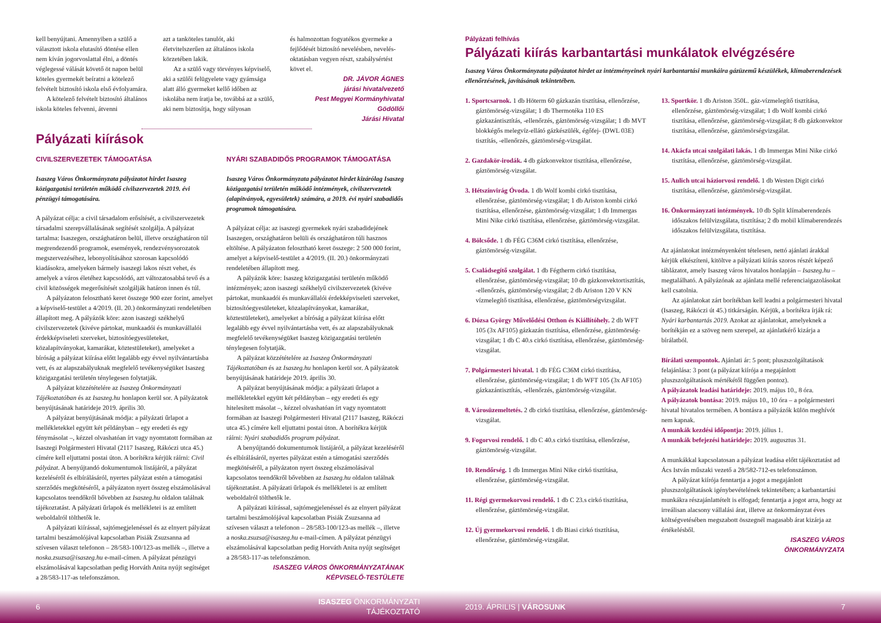kell benyújtani. Amennyiben a szülő a választott iskola elutasító döntése ellen nem kíván jogorvoslattal élni, a döntés véglegessé válását követő öt napon belül köteles gyermekét beíratni a kötelező felvételt biztosító iskola első évfolyamára.
A kötelező felvételt biztosító általános iskola köteles felvenni, átvenni
azt a tanköteles tanulót, aki életvitelszerűen az általános iskola körzetében lakik.
Az a szülő vagy törvényes képviselő, aki a szülői felügyelete vagy gyámsága alatt álló gyermeket kellő időben az iskolába nem íratja be, továbbá az a szülő, aki nem biztosítja, hogy súlyosan
és halmozottan fogyatékos gyermeke a fejlődését biztosító nevelésben, nevelés-oktatásban vegyen részt, szabálysértést követ el.
DR. JÁVOR ÁGNES
járási hivatalvezető
Pest Megyei Kormányhivatal Gödöllői
Járási Hivatal
Pályázati kiírások
CIVILSZERVEZETEK TÁMOGATÁSA
Isaszeg Város Önkormányzata pályázatot hirdet Isaszeg közigazgatási területén működő civilszervezetek 2019. évi pénzügyi támogatására.
A pályázat célja: a civil társadalom erősítését, a civilszervezetek társadalmi szerepvállalásának segítését szolgálja. A pályázat tartalma: Isaszegen, országhatáron belül, illetve országhatáron túl megrendezendő programok, események, rendezvénysorozatok megszervezéséhez, lebonyolításához szorosan kapcsolódó kiadásokra, amelyeken bármely isaszegi lakos részt vehet, és amelyek a város életéhez kapcsolódó, azt változatosabbá tevő és a civil közösségek megerősítését szolgálják határon innen és túl.
A pályázaton felosztható keret összege 900 ezer forint, amelyet a képviselő-testület a 4/2019. (II. 20.) önkormányzati rendeletében állapított meg. A pályázók köre: azon isaszegi székhelyű civilszervezetek (kivéve pártokat, munkaadói és munkavállalói érdekképviseleti szerveket, biztosítóegyesületeket, közalapítványokat, kamarákat, köztestületeket), amelyeket a bíróság a pályázat kiírása előtt legalább egy évvel nyilvántartásba vett, és az alapszabályuknak megfelelő tevékenységüket Isaszeg közigazgatási területén ténylegesen folytatják.
A pályázat közzétételére az Isaszeg Önkormányzati Tájékoztatóban és az Isaszeg.hu honlapon kerül sor. A pályázatok benyújtásának határideje 2019. április 30.
A pályázat benyújtásának módja: a pályázati űrlapot a mellékletekkel együtt két példányban – egy eredeti és egy fénymásolat –, kézzel olvashatóan írt vagy nyomtatott formában az Isaszegi Polgármesteri Hivatal (2117 Isaszeg, Rákóczi utca 45.) címére kell eljuttatni postai úton. A borítékra kérjük ráírni: Civil pályázat. A benyújtandó dokumentumok listájáról, a pályázat kezeléséről és elbírálásáról, nyertes pályázat estén a támogatási szerződés megkötéséről, a pályázaton nyert összeg elszámolásával kapcsolatos teendőkről bővebben az Isaszeg.hu oldalon találnak tájékoztatást. A pályázati űrlapok és mellékletei is az említett weboldalról tölthetők le.
A pályázati kiírással, sajtómegjelenéssel és az elnyert pályázat tartalmi beszámolójával kapcsolatban Pisiák Zsuzsanna ad szívesen választ telefonon – 28/583-100/123-as mellék –, illetve a noska.zsuzsa@isaszeg.hu e-mail-címen. A pályázat pénzügyi elszámolásával kapcsolatban pedig Horváth Anita nyújt segítséget a 28/583-117-as telefonszámon.
NYÁRI SZABADIDŐS PROGRAMOK TÁMOGATÁSA
Isaszeg Város Önkormányzata pályázatot hirdet kizárólag Isaszeg közigazgatási területén működő intézmények, civilszervezetek (alapítványok, egyesületek) számára, a 2019. évi nyári szabadidős programok támogatására.
A pályázat célja: az isaszegi gyermekek nyári szabadidejének Isaszegen, országhatáron belüli és országhatáron túli hasznos eltöltése. A pályázaton felosztható keret összege: 2 500 000 forint, amelyet a képviselő-testület a 4/2019. (II. 20.) önkormányzati rendeletében állapított meg.
A pályázók köre: Isaszeg közigazgatási területén működő intézmények; azon isaszegi székhelyű civilszervezetek (kivéve pártokat, munkaadói és munkavállalói érdekképviseleti szerveket, biztosítóegyesületeket, közalapítványokat, kamarákat, köztestületeket), amelyeket a bíróság a pályázat kiírása előtt legalább egy évvel nyilvántartásba vett, és az alapszabályuknak megfelelő tevékenységüket Isaszeg közigazgatási területén ténylegesen folytatják.
A pályázat közzétételére az Isaszeg Önkormányzati Tájékoztatóban és az Isaszeg.hu honlapon kerül sor. A pályázatok benyújtásának határideje 2019. április 30.
A pályázat benyújtásának módja: a pályázati űrlapot a mellékletekkel együtt két példányban – egy eredeti és egy hitelesített másolat –, kézzel olvashatóan írt vagy nyomtatott formában az Isaszegi Polgármesteri Hivatal (2117 Isaszeg, Rákóczi utca 45.) címére kell eljuttatni postai úton. A borítékra kérjük ráírni: Nyári szabadidős program pályázat.
A benyújtandó dokumentumok listájáról, a pályázat kezeléséről és elbírálásáról, nyertes pályázat estén a támogatási szerződés megkötéséről, a pályázaton nyert összeg elszámolásával kapcsolatos teendőkről bővebben az Isaszeg.hu oldalon találnak tájékoztatást. A pályázati űrlapok és mellékletei is az említett weboldalról tölthetők le.
A pályázati kiírással, sajtómegjelenéssel és az elnyert pályázat tartalmi beszámolójával kapcsolatban Pisiák Zsuzsanna ad szívesen választ a telefonon – 28/583-100/123-as mellék –, illetve a noska.zsuzsa@isaszeg.hu e-mail-címen. A pályázat pénzügyi elszámolásával kapcsolatban pedig Horváth Anita nyújt segítséget a 28/583-117-as telefonszámon.
ISASZEG VÁROS ÖNKORMÁNYZATÁNAK
KÉPVISELŐ-TESTÜLETE
Pályázati felhívás
Pályázati kiírás karbantartási munkálatok elvégzésére
Isaszeg Város Önkormányzata pályázatot hirdet az intézményeinek nyári karbantartási munkáira gázüzemű készülékek, klímaberendezések ellenőrzésének, javításának tekintetében.
1. Sportcsarnok. 1 db Höterm 60 gázkazán tisztítása, ellenőrzése, gáztömörség-vizsgálat; 1 db Thermotéka 110 ES gázkazántisztítás, -ellenőrzés, gáztömörség-vizsgálat; 1 db MVT blokkégős melegvíz-ellátó gázkészülék, égőfej- (DWL 03E) tisztítás, -ellenőrzés, gáztömörség-vizsgálat.
2. Gazdakör-irodák. 4 db gázkonvektor tisztítása, ellenőrzése, gáztömörség-vizsgálat.
3. Hétszínvirág Óvoda. 1 db Wolf kombi cirkó tisztítása, ellenőrzése, gáztömörség-vizsgálat; 1 db Ariston kombi cirkó tisztítása, ellenőrzése, gáztömörség-vizsgálat; 1 db Immergas Mini Nike cirkó tisztítása, ellenőrzése, gáztömörség-vizsgálat.
4. Bölcsőde. 1 db FÉG C36M cirkó tisztítása, ellenőrzése, gáztömörség-vizsgálat.
5. Családsegítő szolgálat. 1 db Fégtherm cirkó tisztítása, ellenőrzése, gáztömörség-vizsgálat; 10 db gázkonvektortisztítás, -ellenőrzés, gáztömörség-vizsgálat; 2 db Ariston 120 V KN vízmelegítő tisztítása, ellenőrzése, gáztömörségvizsgálat.
6. Dózsa György Művelődési Otthon és Kiállítóhely. 2 db WFT 105 (3x AF105) gázkazán tisztítása, ellenőrzése, gáztömörség-vizsgálat; 1 db C 40.s cirkó tisztítása, ellenőrzése, gáztömörség-vizsgálat.
7. Polgármesteri hivatal. 1 db FÉG C36M cirkó tisztítása, ellenőrzése, gáztömörség-vizsgálat; 1 db WFT 105 (3x AF105) gázkazántisztítás, -ellenőrzés, gáztömörség-vizsgálat.
8. Városüzemeltetés. 2 db cirkó tisztítása, ellenőrzése, gáztömörség-vizsgálat.
9. Fogorvosi rendelő. 1 db C 40.s cirkó tisztítása, ellenőrzése, gáztömörség-vizsgálat.
10. Rendőrség. 1 db Immergas Mini Nike cirkó tisztítása, ellenőrzése, gáztömörség-vizsgálat.
11. Régi gyermekorvosi rendelő. 1 db C 23.s cirkó tisztítása, ellenőrzése, gáztömörség-vizsgálat.
12. Új gyermekorvosi rendelő. 1 db Biasi cirkó tisztítása, ellenőrzése, gáztömörség-vizsgálat.
13. Sportkör. 1 db Ariston 350L. gáz-vízmelegítő tisztítása, ellenőrzése, gáztömörség-vizsgálat; 1 db Wolf kombi cirkó tisztítása, ellenőrzése, gáztömörség-vizsgálat; 8 db gázkonvektor tisztítása, ellenőrzése, gáztömörségvizsgálat.
14. Akácfa utcai szolgálati lakás. 1 db Immergas Mini Nike cirkó tisztítása, ellenőrzése, gáztömörség-vizsgálat.
15. Aulich utcai háziorvosi rendelő. 1 db Westen Digit cirkó tisztítása, ellenőrzése, gáztömörség-vizsgálat.
16. Önkormányzati intézmények. 10 db Split klímaberendezés időszakos felülvizsgálata, tisztítása; 2 db mobil klímaberendezés időszakos felülvizsgálata, tisztítása.
Az ajánlatokat intézményenként tételesen, nettó ajánlati árakkal kérjük elkészíteni, kitöltve a pályázati kiírás szoros részét képező táblázatot, amely Isaszeg város hivatalos honlapján – Isaszeg.hu – megtalálható. A pályázónak az ajánlata mellé referenciaigazolásokat kell csatolnia.
Az ajánlatokat zárt borítékban kell leadni a polgármesteri hivatal (Isaszeg, Rákóczi út 45.) titkárságán. Kérjük, a borítékra írják rá: Nyári karbantartás 2019. Azokat az ajánlatokat, amelyeknek a borítékján ez a szöveg nem szerepel, az ajánlatkérő kizárja a bírálatból.
Bírálati szempontok. Ajánlati ár: 5 pont; pluszszolgáltatások felajánlása: 3 pont (a pályázat kiírója a megajánlott pluszszolgáltatások mértékétől függően pontoz).
A pályázatok leadási határideje: 2019. május 10., 8 óra.
A pályázatok bontása: 2019. május 10., 10 óra – a polgármesteri hivatal hivatalos termében. A bontásra a pályázók külön meghívót nem kapnak.
A munkák kezdési időpontja: 2019. július 1.
A munkák befejezési határideje: 2019. augusztus 31.
A munkákkal kapcsolatosan a pályázat leadása előtt tájékoztatást ad Ács István műszaki vezető a 28/582-712-es telefonszámon.
A pályázat kiírója fenntartja a jogot a megajánlott pluszszolgáltatások igénybevételének tekintetében; a karbantartási munkákra részajánlattételt is elfogad; fenntartja a jogot arra, hogy az irreálisan alacsony vállalási árat, illetve az önkormányzat éves költségvetésében megszabott összegnél magasabb árat kizárja az értékelésből.
ISASZEG VÁROS
ÖNKORMÁNYZATA
6 ISASZEG ÖNKORMÁNYZATI TÁJÉKOZTATÓ 2019. ÁPRILIS | VÁROSUNK 7